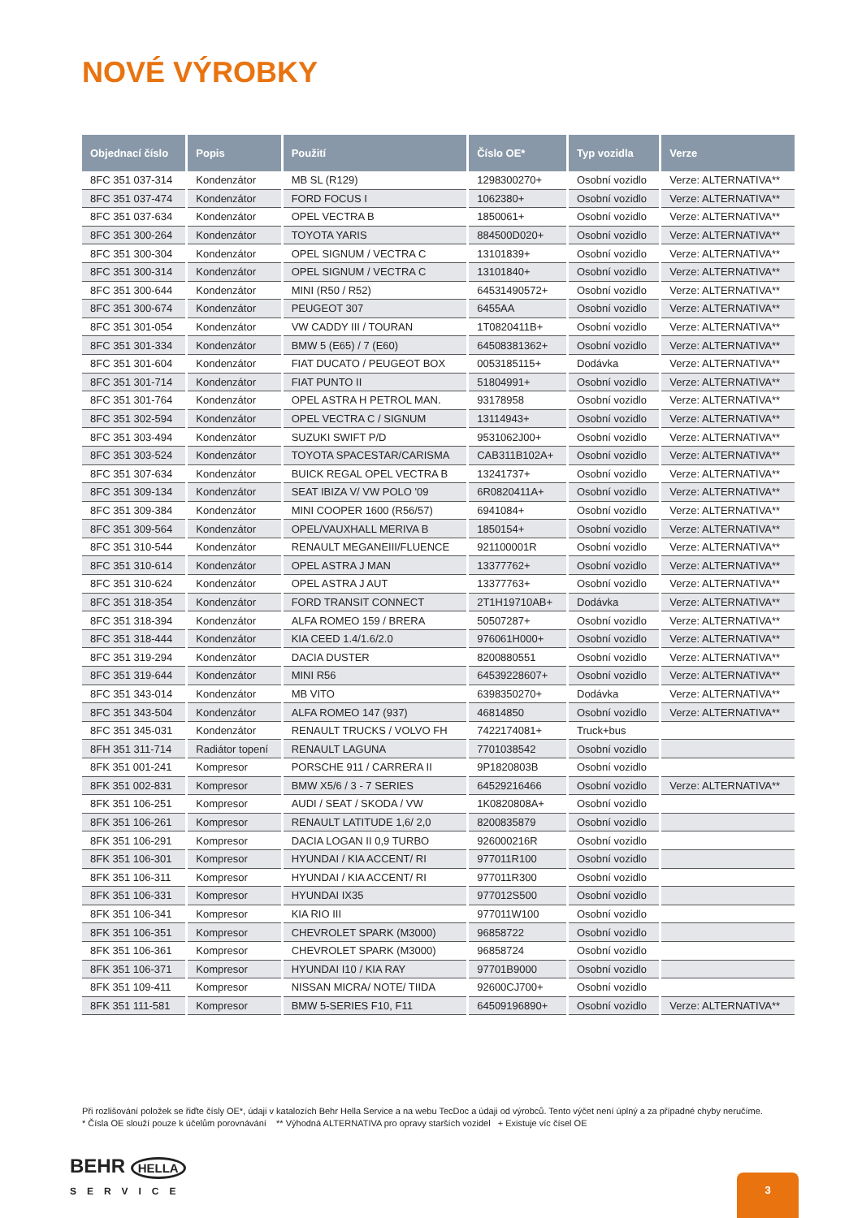NOVÉ VÝROBKY
| Objednací číslo | Popis | Použití | Číslo OE* | Typ vozidla | Verze |
| --- | --- | --- | --- | --- | --- |
| 8FC 351 037-314 | Kondenzátor | MB SL (R129) | 1298300270+ | Osobní vozidlo | Verze: ALTERNATIVA** |
| 8FC 351 037-474 | Kondenzátor | FORD FOCUS I | 1062380+ | Osobní vozidlo | Verze: ALTERNATIVA** |
| 8FC 351 037-634 | Kondenzátor | OPEL VECTRA B | 1850061+ | Osobní vozidlo | Verze: ALTERNATIVA** |
| 8FC 351 300-264 | Kondenzátor | TOYOTA YARIS | 884500D020+ | Osobní vozidlo | Verze: ALTERNATIVA** |
| 8FC 351 300-304 | Kondenzátor | OPEL SIGNUM / VECTRA C | 13101839+ | Osobní vozidlo | Verze: ALTERNATIVA** |
| 8FC 351 300-314 | Kondenzátor | OPEL SIGNUM / VECTRA C | 13101840+ | Osobní vozidlo | Verze: ALTERNATIVA** |
| 8FC 351 300-644 | Kondenzátor | MINI (R50 / R52) | 64531490572+ | Osobní vozidlo | Verze: ALTERNATIVA** |
| 8FC 351 300-674 | Kondenzátor | PEUGEOT 307 | 6455AA | Osobní vozidlo | Verze: ALTERNATIVA** |
| 8FC 351 301-054 | Kondenzátor | VW CADDY III / TOURAN | 1T0820411B+ | Osobní vozidlo | Verze: ALTERNATIVA** |
| 8FC 351 301-334 | Kondenzátor | BMW 5 (E65) / 7 (E60) | 64508381362+ | Osobní vozidlo | Verze: ALTERNATIVA** |
| 8FC 351 301-604 | Kondenzátor | FIAT DUCATO / PEUGEOT BOX | 0053185115+ | Dodávka | Verze: ALTERNATIVA** |
| 8FC 351 301-714 | Kondenzátor | FIAT PUNTO II | 51804991+ | Osobní vozidlo | Verze: ALTERNATIVA** |
| 8FC 351 301-764 | Kondenzátor | OPEL ASTRA H PETROL MAN. | 93178958 | Osobní vozidlo | Verze: ALTERNATIVA** |
| 8FC 351 302-594 | Kondenzátor | OPEL VECTRA C / SIGNUM | 13114943+ | Osobní vozidlo | Verze: ALTERNATIVA** |
| 8FC 351 303-494 | Kondenzátor | SUZUKI SWIFT P/D | 9531062J00+ | Osobní vozidlo | Verze: ALTERNATIVA** |
| 8FC 351 303-524 | Kondenzátor | TOYOTA SPACESTAR/CARISMA | CAB311B102A+ | Osobní vozidlo | Verze: ALTERNATIVA** |
| 8FC 351 307-634 | Kondenzátor | BUICK REGAL OPEL VECTRA B | 13241737+ | Osobní vozidlo | Verze: ALTERNATIVA** |
| 8FC 351 309-134 | Kondenzátor | SEAT IBIZA V/ VW POLO '09 | 6R0820411A+ | Osobní vozidlo | Verze: ALTERNATIVA** |
| 8FC 351 309-384 | Kondenzátor | MINI COOPER 1600 (R56/57) | 6941084+ | Osobní vozidlo | Verze: ALTERNATIVA** |
| 8FC 351 309-564 | Kondenzátor | OPEL/VAUXHALL MERIVA B | 1850154+ | Osobní vozidlo | Verze: ALTERNATIVA** |
| 8FC 351 310-544 | Kondenzátor | RENAULT MEGANEIII/FLUENCE | 921100001R | Osobní vozidlo | Verze: ALTERNATIVA** |
| 8FC 351 310-614 | Kondenzátor | OPEL ASTRA J MAN | 13377762+ | Osobní vozidlo | Verze: ALTERNATIVA** |
| 8FC 351 310-624 | Kondenzátor | OPEL ASTRA J AUT | 13377763+ | Osobní vozidlo | Verze: ALTERNATIVA** |
| 8FC 351 318-354 | Kondenzátor | FORD TRANSIT CONNECT | 2T1H19710AB+ | Dodávka | Verze: ALTERNATIVA** |
| 8FC 351 318-394 | Kondenzátor | ALFA ROMEO 159 / BRERA | 50507287+ | Osobní vozidlo | Verze: ALTERNATIVA** |
| 8FC 351 318-444 | Kondenzátor | KIA CEED 1.4/1.6/2.0 | 976061H000+ | Osobní vozidlo | Verze: ALTERNATIVA** |
| 8FC 351 319-294 | Kondenzátor | DACIA DUSTER | 8200880551 | Osobní vozidlo | Verze: ALTERNATIVA** |
| 8FC 351 319-644 | Kondenzátor | MINI R56 | 64539228607+ | Osobní vozidlo | Verze: ALTERNATIVA** |
| 8FC 351 343-014 | Kondenzátor | MB VITO | 6398350270+ | Dodávka | Verze: ALTERNATIVA** |
| 8FC 351 343-504 | Kondenzátor | ALFA ROMEO 147 (937) | 46814850 | Osobní vozidlo | Verze: ALTERNATIVA** |
| 8FC 351 345-031 | Kondenzátor | RENAULT TRUCKS / VOLVO FH | 7422174081+ | Truck+bus | |
| 8FH 351 311-714 | Radiátor topení | RENAULT LAGUNA | 7701038542 | Osobní vozidlo | |
| 8FK 351 001-241 | Kompresor | PORSCHE 911 / CARRERA II | 9P1820803B | Osobní vozidlo | |
| 8FK 351 002-831 | Kompresor | BMW X5/6 / 3 - 7 SERIES | 64529216466 | Osobní vozidlo | Verze: ALTERNATIVA** |
| 8FK 351 106-251 | Kompresor | AUDI / SEAT / SKODA / VW | 1K0820808A+ | Osobní vozidlo | |
| 8FK 351 106-261 | Kompresor | RENAULT LATITUDE 1,6/ 2,0 | 8200835879 | Osobní vozidlo | |
| 8FK 351 106-291 | Kompresor | DACIA LOGAN II 0,9 TURBO | 926000216R | Osobní vozidlo | |
| 8FK 351 106-301 | Kompresor | HYUNDAI / KIA ACCENT/ RI | 977011R100 | Osobní vozidlo | |
| 8FK 351 106-311 | Kompresor | HYUNDAI / KIA ACCENT/ RI | 977011R300 | Osobní vozidlo | |
| 8FK 351 106-331 | Kompresor | HYUNDAI IX35 | 977012S500 | Osobní vozidlo | |
| 8FK 351 106-341 | Kompresor | KIA RIO III | 977011W100 | Osobní vozidlo | |
| 8FK 351 106-351 | Kompresor | CHEVROLET SPARK (M3000) | 96858722 | Osobní vozidlo | |
| 8FK 351 106-361 | Kompresor | CHEVROLET SPARK (M3000) | 96858724 | Osobní vozidlo | |
| 8FK 351 106-371 | Kompresor | HYUNDAI I10 / KIA RAY | 97701B9000 | Osobní vozidlo | |
| 8FK 351 109-411 | Kompresor | NISSAN MICRA/ NOTE/ TIIDA | 92600CJ700+ | Osobní vozidlo | |
| 8FK 351 111-581 | Kompresor | BMW 5-SERIES F10, F11 | 64509196890+ | Osobní vozidlo | Verze: ALTERNATIVA** |
Při rozlišování položek se řiďte čísly OE*, údaji v katalozích Behr Hella Service a na webu TecDoc a údaji od výrobců. Tento výčet není úplný a za případné chyby neručíme.
* Čísla OE slouží pouze k účelům porovnávání ** Výhodná ALTERNATIVA pro opravy starších vozidel + Existuje víc čísel OE
BEHR HELLA
SERVICE
3